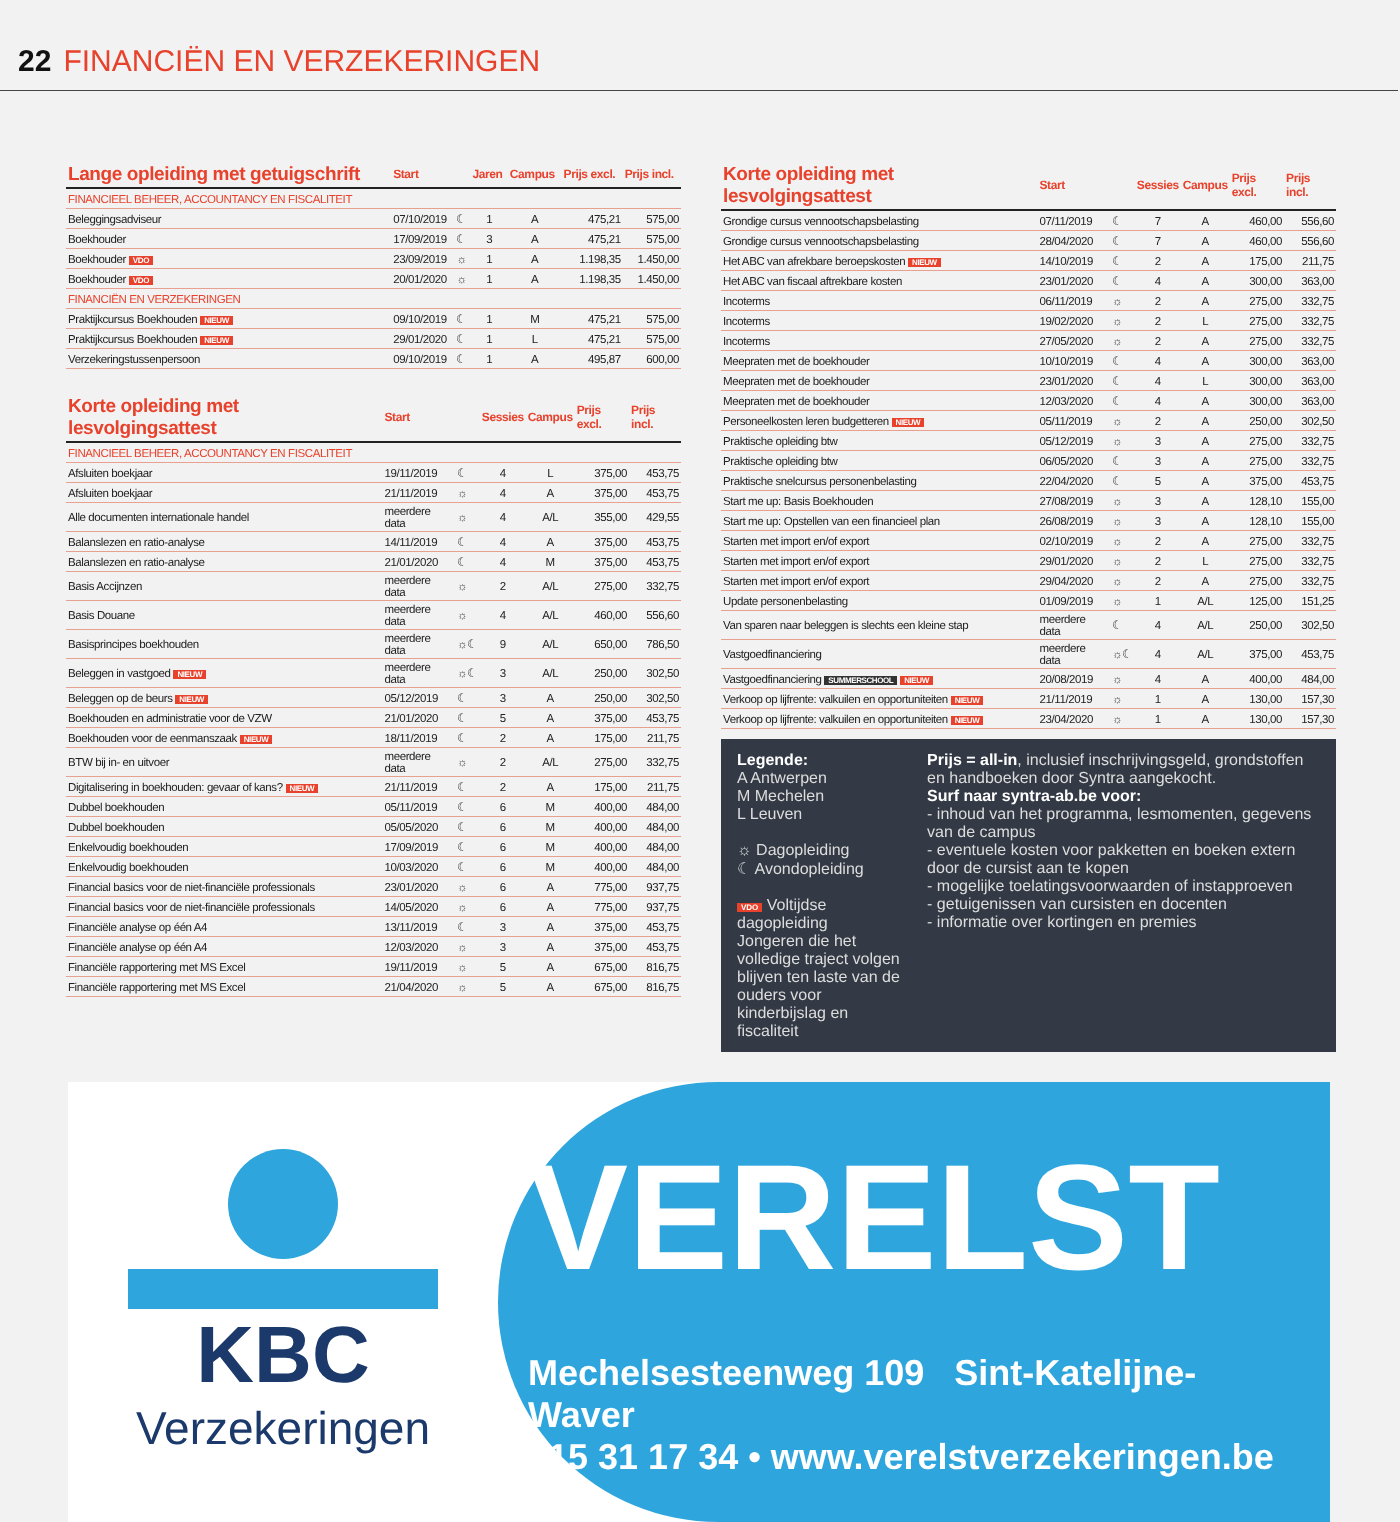22 FINANCIËN EN VERZEKERINGEN
| Lange opleiding met getuigschrift | Start | | Jaren | Campus | Prijs excl. | Prijs incl. |
| --- | --- | --- | --- | --- | --- | --- |
| FINANCIEEL BEHEER, ACCOUNTANCY EN FISCALITEIT | | | | | | |
| Beleggingsadviseur | 07/10/2019 | ☾ | 1 | A | 475,21 | 575,00 |
| Boekhouder | 17/09/2019 | ☾ | 3 | A | 475,21 | 575,00 |
| Boekhouder VDO | 23/09/2019 | ☼ | 1 | A | 1.198,35 | 1.450,00 |
| Boekhouder VDO | 20/01/2020 | ☼ | 1 | A | 1.198,35 | 1.450,00 |
| FINANCIËN EN VERZEKERINGEN | | | | | | |
| Praktijkcursus Boekhouden NIEUW | 09/10/2019 | ☾ | 1 | M | 475,21 | 575,00 |
| Praktijkcursus Boekhouden NIEUW | 29/01/2020 | ☾ | 1 | L | 475,21 | 575,00 |
| Verzekeringstussenpersoon | 09/10/2019 | ☾ | 1 | A | 495,87 | 600,00 |
| Korte opleiding met lesvolgingsattest | Start | | Sessies | Campus | Prijs excl. | Prijs incl. |
| --- | --- | --- | --- | --- | --- | --- |
| FINANCIEEL BEHEER, ACCOUNTANCY EN FISCALITEIT | | | | | | |
| Afsluiten boekjaar | 19/11/2019 | ☾ | 4 | L | 375,00 | 453,75 |
| Afsluiten boekjaar | 21/11/2019 | ☼ | 4 | A | 375,00 | 453,75 |
| Alle documenten internationale handel | meerdere data | ☼ | 4 | A/L | 355,00 | 429,55 |
| Balanslezen en ratio-analyse | 14/11/2019 | ☾ | 4 | A | 375,00 | 453,75 |
| Balanslezen en ratio-analyse | 21/01/2020 | ☾ | 4 | M | 375,00 | 453,75 |
| Basis Accijnzen | meerdere data | ☼ | 2 | A/L | 275,00 | 332,75 |
| Basis Douane | meerdere data | ☼ | 4 | A/L | 460,00 | 556,60 |
| Basisprincipes boekhouden | meerdere data | ☼☾ | 9 | A/L | 650,00 | 786,50 |
| Beleggen in vastgoed NIEUW | meerdere data | ☼☾ | 3 | A/L | 250,00 | 302,50 |
| Beleggen op de beurs NIEUW | 05/12/2019 | ☾ | 3 | A | 250,00 | 302,50 |
| Boekhouden en administratie voor de VZW | 21/01/2020 | ☾ | 5 | A | 375,00 | 453,75 |
| Boekhouden voor de eenmanszaak NIEUW | 18/11/2019 | ☾ | 2 | A | 175,00 | 211,75 |
| BTW bij in- en uitvoer | meerdere data | ☼ | 2 | A/L | 275,00 | 332,75 |
| Digitalisering in boekhouden: gevaar of kans? NIEUW | 21/11/2019 | ☾ | 2 | A | 175,00 | 211,75 |
| Dubbel boekhouden | 05/11/2019 | ☾ | 6 | M | 400,00 | 484,00 |
| Dubbel boekhouden | 05/05/2020 | ☾ | 6 | M | 400,00 | 484,00 |
| Enkelvoudig boekhouden | 17/09/2019 | ☾ | 6 | M | 400,00 | 484,00 |
| Enkelvoudig boekhouden | 10/03/2020 | ☾ | 6 | M | 400,00 | 484,00 |
| Financial basics voor de niet-financiële professionals | 23/01/2020 | ☼ | 6 | A | 775,00 | 937,75 |
| Financial basics voor de niet-financiële professionals | 14/05/2020 | ☼ | 6 | A | 775,00 | 937,75 |
| Financiële analyse op één A4 | 13/11/2019 | ☾ | 3 | A | 375,00 | 453,75 |
| Financiële analyse op één A4 | 12/03/2020 | ☼ | 3 | A | 375,00 | 453,75 |
| Financiële rapportering met MS Excel | 19/11/2019 | ☼ | 5 | A | 675,00 | 816,75 |
| Financiële rapportering met MS Excel | 21/04/2020 | ☼ | 5 | A | 675,00 | 816,75 |
| Korte opleiding met lesvolgingsattest | Start | | Sessies | Campus | Prijs excl. | Prijs incl. |
| --- | --- | --- | --- | --- | --- | --- |
| Grondige cursus vennootschapsbelasting | 07/11/2019 | ☾ | 7 | A | 460,00 | 556,60 |
| Grondige cursus vennootschapsbelasting | 28/04/2020 | ☾ | 7 | A | 460,00 | 556,60 |
| Het ABC van afrekbare beroepskosten NIEUW | 14/10/2019 | ☾ | 2 | A | 175,00 | 211,75 |
| Het ABC van fiscaal aftrekbare kosten | 23/01/2020 | ☾ | 4 | A | 300,00 | 363,00 |
| Incoterms | 06/11/2019 | ☼ | 2 | A | 275,00 | 332,75 |
| Incoterms | 19/02/2020 | ☼ | 2 | L | 275,00 | 332,75 |
| Incoterms | 27/05/2020 | ☼ | 2 | A | 275,00 | 332,75 |
| Meepraten met de boekhouder | 10/10/2019 | ☾ | 4 | A | 300,00 | 363,00 |
| Meepraten met de boekhouder | 23/01/2020 | ☾ | 4 | L | 300,00 | 363,00 |
| Meepraten met de boekhouder | 12/03/2020 | ☾ | 4 | A | 300,00 | 363,00 |
| Personeelkosten leren budgetteren NIEUW | 05/11/2019 | ☼ | 2 | A | 250,00 | 302,50 |
| Praktische opleiding btw | 05/12/2019 | ☼ | 3 | A | 275,00 | 332,75 |
| Praktische opleiding btw | 06/05/2020 | ☾ | 3 | A | 275,00 | 332,75 |
| Praktische snelcursus personenbelasting | 22/04/2020 | ☾ | 5 | A | 375,00 | 453,75 |
| Start me up: Basis Boekhouden | 27/08/2019 | ☼ | 3 | A | 128,10 | 155,00 |
| Start me up: Opstellen van een financieel plan | 26/08/2019 | ☼ | 3 | A | 128,10 | 155,00 |
| Starten met import en/of export | 02/10/2019 | ☼ | 2 | A | 275,00 | 332,75 |
| Starten met import en/of export | 29/01/2020 | ☼ | 2 | L | 275,00 | 332,75 |
| Starten met import en/of export | 29/04/2020 | ☼ | 2 | A | 275,00 | 332,75 |
| Update personenbelasting | 01/09/2019 | ☼ | 1 | A/L | 125,00 | 151,25 |
| Van sparen naar beleggen is slechts een kleine stap | meerdere data | ☾ | 4 | A/L | 250,00 | 302,50 |
| Vastgoedfinanciering | meerdere data | ☼☾ | 4 | A/L | 375,00 | 453,75 |
| Vastgoedfinanciering SUMMERSCHOOL NIEUW | 20/08/2019 | ☼ | 4 | A | 400,00 | 484,00 |
| Verkoop op lijfrente: valkuilen en opportuniteiten NIEUW | 21/11/2019 | ☼ | 1 | A | 130,00 | 157,30 |
| Verkoop op lijfrente: valkuilen en opportuniteiten NIEUW | 23/04/2020 | ☼ | 1 | A | 130,00 | 157,30 |
Legende:
A Antwerpen
M Mechelen
L Leuven
☼ Dagopleiding
☾ Avondopleiding
VDO Voltijdse dagopleiding
Jongeren die het volledige traject volgen blijven ten laste van de ouders voor kinderbijslag en fiscaliteit
Prijs = all-in, inclusief inschrijvingsgeld, grondstoffen en handboeken door Syntra aangekocht.
Surf naar syntra-ab.be voor:
- inhoud van het programma, lesmomenten, gegevens van de campus
- eventuele kosten voor pakketten en boeken extern door de cursist aan te kopen
- mogelijke toelatingsvoorwaarden of instapproeven
- getuigenissen van cursisten en docenten
- informatie over kortingen en premies
KBC
Verzekeringen
VERELST
Mechelsesteenweg 109 Sint-Katelijne-Waver
015 31 17 34 • www.verelstverzekeringen.be